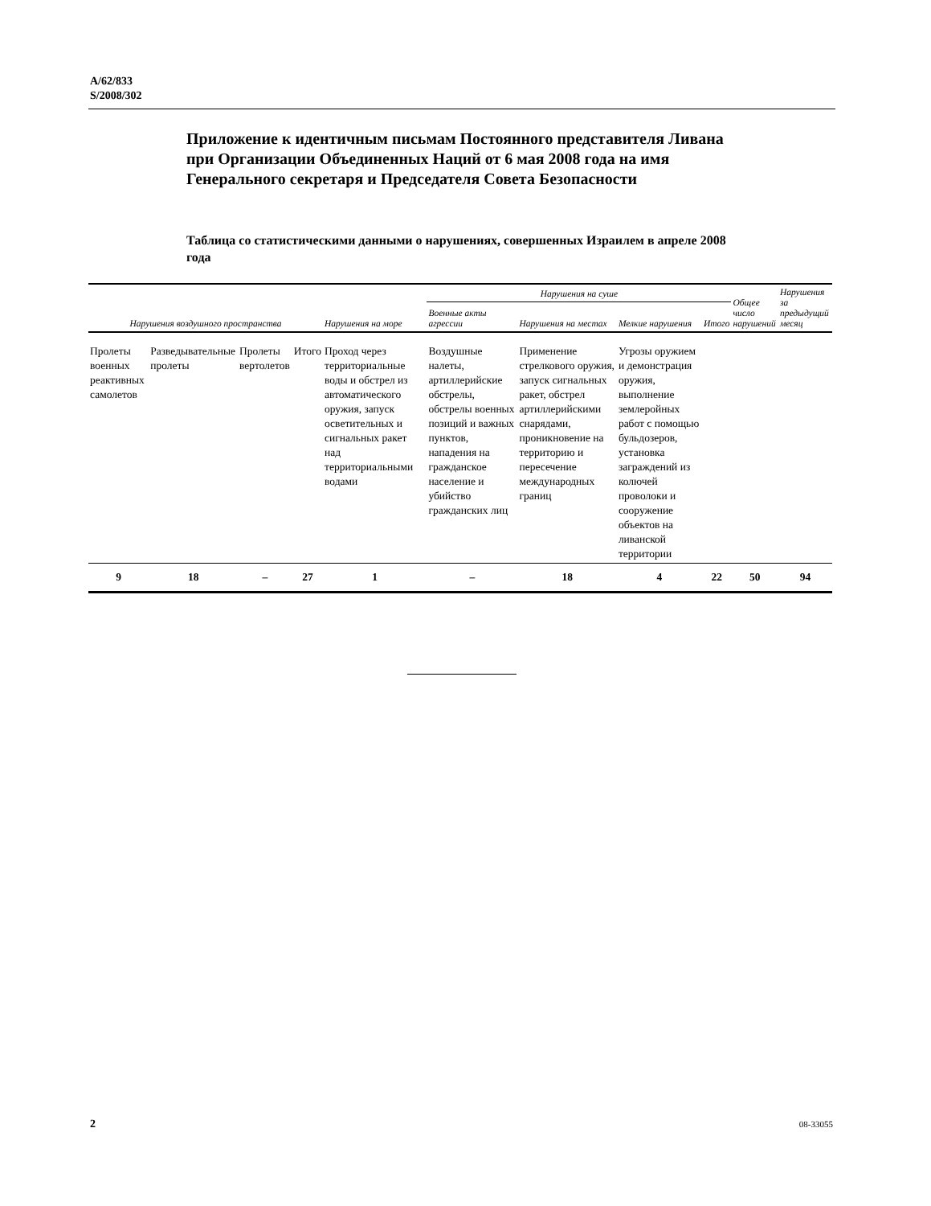A/62/833
S/2008/302
Приложение к идентичным письмам Постоянного представителя Ливана при Организации Объединенных Наций от 6 мая 2008 года на имя Генерального секретаря и Председателя Совета Безопасности
Таблица со статистическими данными о нарушениях, совершенных Израилем в апреле 2008 года
| Нарушения воздушного пространства | | | | Нарушения на море | Нарушения на суше | | | | Общее число нарушений | Нарушения за предыдущий месяц |
| --- | --- | --- | --- | --- | --- | --- | --- | --- | --- | --- |
| | | | | | Военные акты агрессии | Нарушения на местах | Мелкие нарушения | Итого | | |
| Пролеты военных реактивных самолетов | Разведывательные пролеты | Пролеты вертолетов | Итого | Проход через территориальные воды и обстрел из автоматического оружия, запуск осветительных и сигнальных ракет над территориальными водами | Воздушные налеты, артиллерийские обстрелы, обстрелы военных позиций и важных пунктов, нападения на гражданское население и убийство гражданских лиц | Применение стрелкового оружия, запуск сигнальных ракет, обстрел артиллерийскими снарядами, проникновение на территорию и пересечение международных границ | Угрозы оружием и демонстрация оружия, выполнение землеройных работ с помощью бульдозеров, установка заграждений из колючей проволоки и сооружение объектов на ливанской территории | | | |
| 9 | 18 | – | 27 | 1 | – | 18 | 4 | 22 | 50 | 94 |
2 08-33055